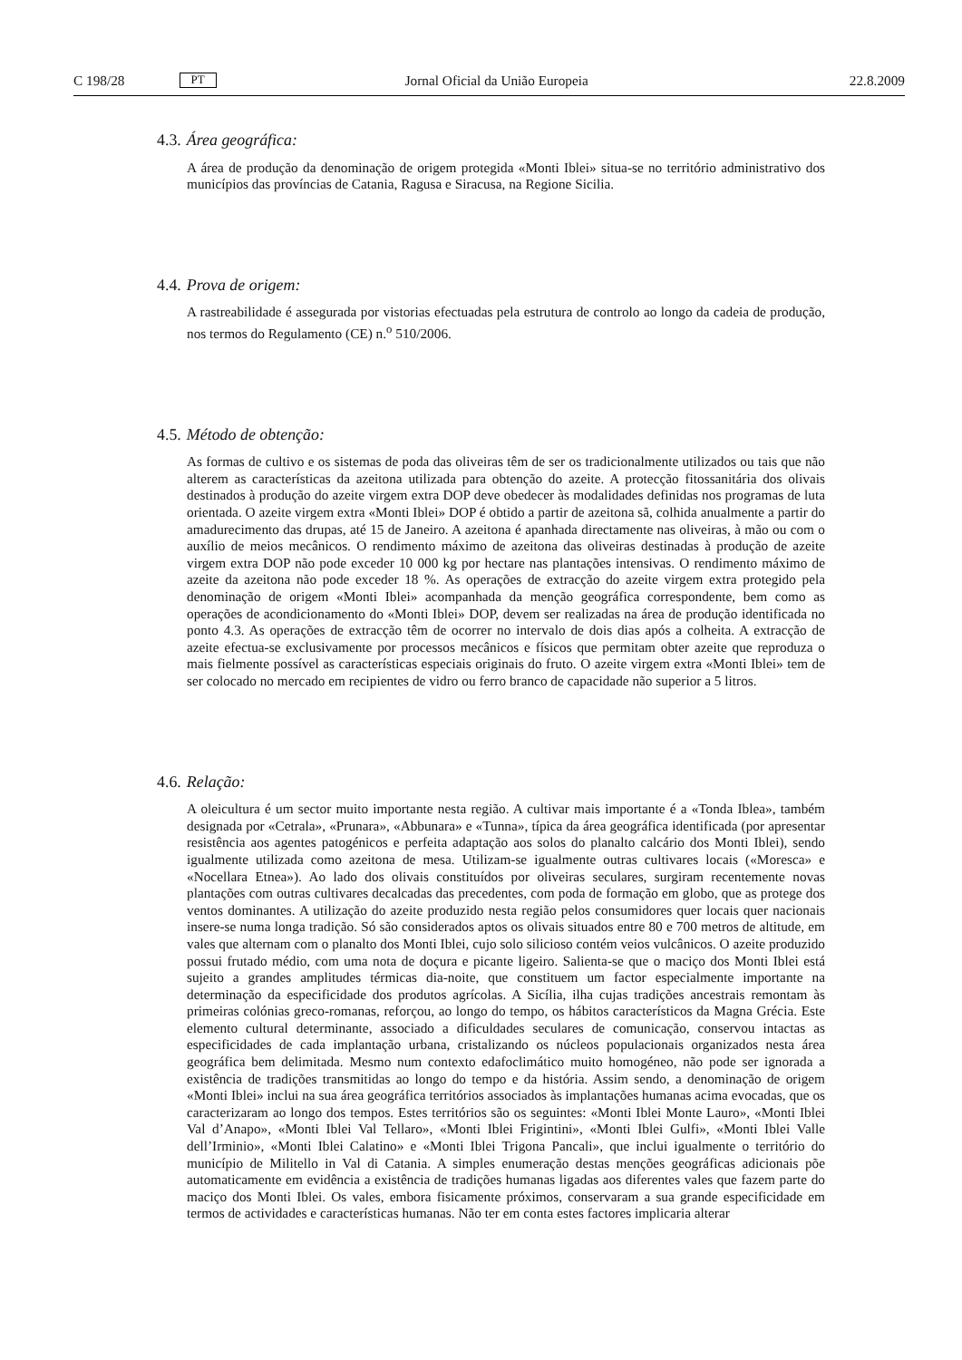C 198/28 PT Jornal Oficial da União Europeia 22.8.2009
4.3. Área geográfica:
A área de produção da denominação de origem protegida «Monti Iblei» situa-se no território administrativo dos municípios das províncias de Catania, Ragusa e Siracusa, na Regione Sicilia.
4.4. Prova de origem:
A rastreabilidade é assegurada por vistorias efectuadas pela estrutura de controlo ao longo da cadeia de produção, nos termos do Regulamento (CE) n.<sup>o</sup> 510/2006.
4.5. Método de obtenção:
As formas de cultivo e os sistemas de poda das oliveiras têm de ser os tradicionalmente utilizados ou tais que não alterem as características da azeitona utilizada para obtenção do azeite. A protecção fitossanitária dos olivais destinados à produção do azeite virgem extra DOP deve obedecer às modalidades definidas nos programas de luta orientada. O azeite virgem extra «Monti Iblei» DOP é obtido a partir de azeitona sã, colhida anualmente a partir do amadurecimento das drupas, até 15 de Janeiro. A azeitona é apanhada directamente nas oliveiras, à mão ou com o auxílio de meios mecânicos. O rendimento máximo de azeitona das oliveiras destinadas à produção de azeite virgem extra DOP não pode exceder 10 000 kg por hectare nas plantações intensivas. O rendimento máximo de azeite da azeitona não pode exceder 18 %. As operações de extracção do azeite virgem extra protegido pela denominação de origem «Monti Iblei» acompanhada da menção geográfica correspondente, bem como as operações de acondicionamento do «Monti Iblei» DOP, devem ser realizadas na área de produção identificada no ponto 4.3. As operações de extracção têm de ocorrer no intervalo de dois dias após a colheita. A extracção de azeite efectua-se exclusivamente por processos mecânicos e físicos que permitam obter azeite que reproduza o mais fielmente possível as características especiais originais do fruto. O azeite virgem extra «Monti Iblei» tem de ser colocado no mercado em recipientes de vidro ou ferro branco de capacidade não superior a 5 litros.
4.6. Relação:
A oleicultura é um sector muito importante nesta região. A cultivar mais importante é a «Tonda Iblea», também designada por «Cetrala», «Prunara», «Abbunara» e «Tunna», típica da área geográfica identificada (por apresentar resistência aos agentes patogénicos e perfeita adaptação aos solos do planalto calcário dos Monti Iblei), sendo igualmente utilizada como azeitona de mesa. Utilizam-se igualmente outras cultivares locais («Moresca» e «Nocellara Etnea»). Ao lado dos olivais constituídos por oliveiras seculares, surgiram recentemente novas plantações com outras cultivares decalcadas das precedentes, com poda de formação em globo, que as protege dos ventos dominantes. A utilização do azeite produzido nesta região pelos consumidores quer locais quer nacionais insere-se numa longa tradição. Só são considerados aptos os olivais situados entre 80 e 700 metros de altitude, em vales que alternam com o planalto dos Monti Iblei, cujo solo silicioso contém veios vulcânicos. O azeite produzido possui frutado médio, com uma nota de doçura e picante ligeiro. Salienta-se que o maciço dos Monti Iblei está sujeito a grandes amplitudes térmicas dia-noite, que constituem um factor especialmente importante na determinação da especificidade dos produtos agrícolas. A Sicília, ilha cujas tradições ancestrais remontam às primeiras colónias greco-romanas, reforçou, ao longo do tempo, os hábitos característicos da Magna Grécia. Este elemento cultural determinante, associado a dificuldades seculares de comunicação, conservou intactas as especificidades de cada implantação urbana, cristalizando os núcleos populacionais organizados nesta área geográfica bem delimitada. Mesmo num contexto edafoclimático muito homogéneo, não pode ser ignorada a existência de tradições transmitidas ao longo do tempo e da história. Assim sendo, a denominação de origem «Monti Iblei» inclui na sua área geográfica territórios associados às implantações humanas acima evocadas, que os caracterizaram ao longo dos tempos. Estes territórios são os seguintes: «Monti Iblei Monte Lauro», «Monti Iblei Val d’Anapo», «Monti Iblei Val Tellaro», «Monti Iblei Frigintini», «Monti Iblei Gulfi», «Monti Iblei Valle dell’Irminio», «Monti Iblei Calatino» e «Monti Iblei Trigona Pancali», que inclui igualmente o território do município de Militello in Val di Catania. A simples enumeração destas menções geográficas adicionais põe automaticamente em evidência a existência de tradições humanas ligadas aos diferentes vales que fazem parte do maciço dos Monti Iblei. Os vales, embora fisicamente próximos, conservaram a sua grande especificidade em termos de actividades e características humanas. Não ter em conta estes factores implicaria alterar